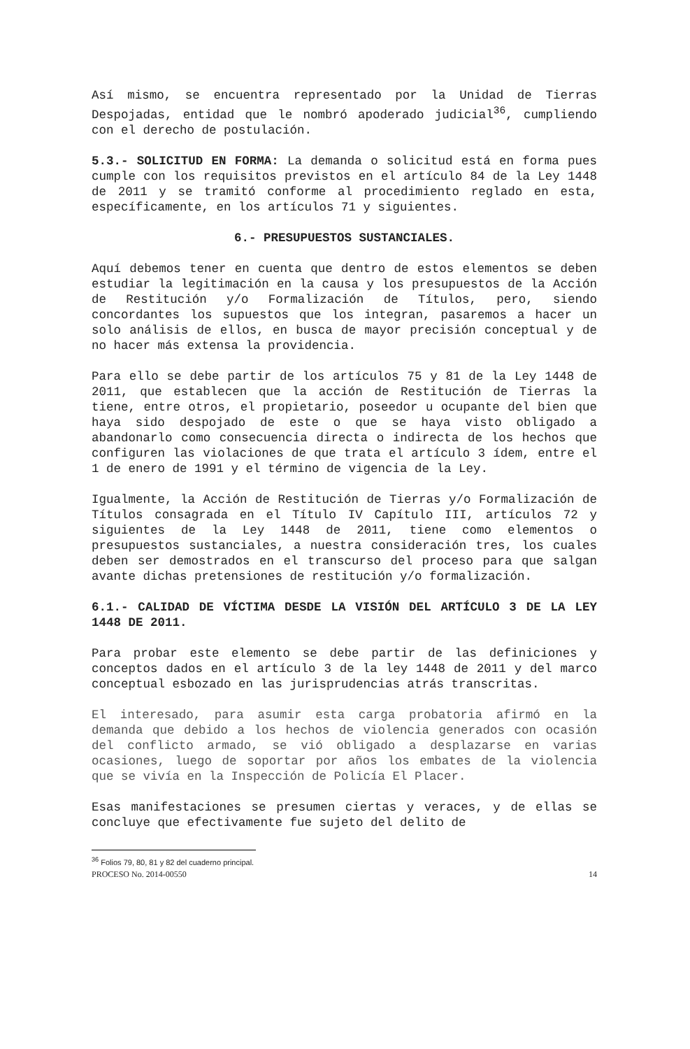Así mismo, se encuentra representado por la Unidad de Tierras Despojadas, entidad que le nombró apoderado judicial<sup>36</sup>, cumpliendo con el derecho de postulación.
5.3.- SOLICITUD EN FORMA: La demanda o solicitud está en forma pues cumple con los requisitos previstos en el artículo 84 de la Ley 1448 de 2011 y se tramitó conforme al procedimiento reglado en esta, específicamente, en los artículos 71 y siguientes.
6.- PRESUPUESTOS SUSTANCIALES.
Aquí debemos tener en cuenta que dentro de estos elementos se deben estudiar la legitimación en la causa y los presupuestos de la Acción de Restitución y/o Formalización de Títulos, pero, siendo concordantes los supuestos que los integran, pasaremos a hacer un solo análisis de ellos, en busca de mayor precisión conceptual y de no hacer más extensa la providencia.
Para ello se debe partir de los artículos 75 y 81 de la Ley 1448 de 2011, que establecen que la acción de Restitución de Tierras la tiene, entre otros, el propietario, poseedor u ocupante del bien que haya sido despojado de este o que se haya visto obligado a abandonarlo como consecuencia directa o indirecta de los hechos que configuren las violaciones de que trata el artículo 3 ídem, entre el 1 de enero de 1991 y el término de vigencia de la Ley.
Igualmente, la Acción de Restitución de Tierras y/o Formalización de Títulos consagrada en el Título IV Capítulo III, artículos 72 y siguientes de la Ley 1448 de 2011, tiene como elementos o presupuestos sustanciales, a nuestra consideración tres, los cuales deben ser demostrados en el transcurso del proceso para que salgan avante dichas pretensiones de restitución y/o formalización.
6.1.- CALIDAD DE VÍCTIMA DESDE LA VISIÓN DEL ARTÍCULO 3 DE LA LEY 1448 DE 2011.
Para probar este elemento se debe partir de las definiciones y conceptos dados en el artículo 3 de la ley 1448 de 2011 y del marco conceptual esbozado en las jurisprudencias atrás transcritas.
El interesado, para asumir esta carga probatoria afirmó en la demanda que debido a los hechos de violencia generados con ocasión del conflicto armado, se vió obligado a desplazarse en varias ocasiones, luego de soportar por años los embates de la violencia que se vivía en la Inspección de Policía El Placer.
Esas manifestaciones se presumen ciertas y veraces, y de ellas se concluye que efectivamente fue sujeto del delito de
<sup>36</sup> Folios 79, 80, 81 y 82 del cuaderno principal.
PROCESO No. 2014-00550 14